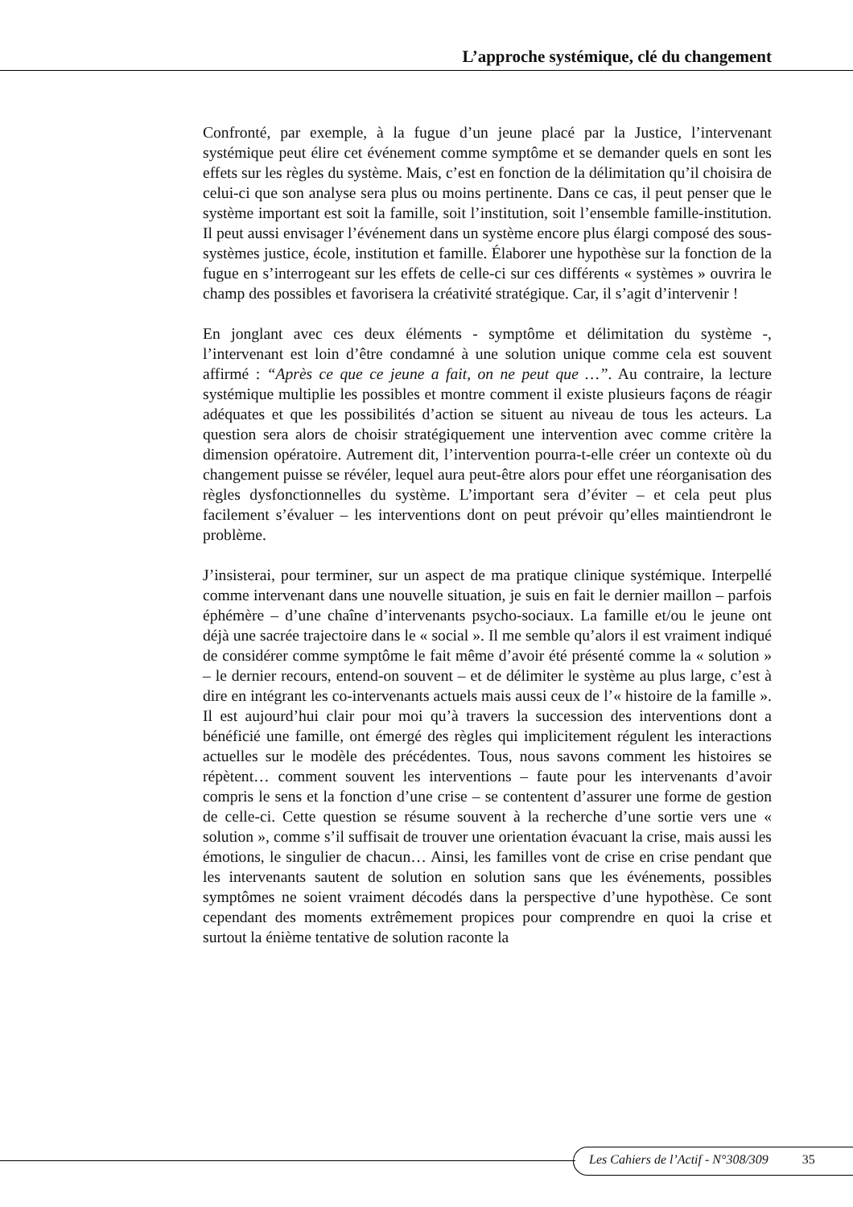L’approche systémique, clé du changement
Confronté, par exemple, à la fugue d’un jeune placé par la Justice, l’intervenant systémique peut élire cet événement comme symptôme et se demander quels en sont les effets sur les règles du système. Mais, c’est en fonction de la délimitation qu’il choisira de celui-ci que son analyse sera plus ou moins pertinente. Dans ce cas, il peut penser que le système important est soit la famille, soit l’institution, soit l’ensemble famille-institution. Il peut aussi envisager l’événement dans un système encore plus élargi composé des sous-systèmes justice, école, institution et famille. Élaborer une hypothèse sur la fonction de la fugue en s’interrogeant sur les effets de celle-ci sur ces différents « systèmes » ouvrira le champ des possibles et favorisera la créativité stratégique. Car, il s’agit d’intervenir !
En jonglant avec ces deux éléments - symptôme et délimitation du système -, l’intervenant est loin d’être condamné à une solution unique comme cela est souvent affirmé : “Après ce que ce jeune a fait, on ne peut que …”. Au contraire, la lecture systémique multiplie les possibles et montre comment il existe plusieurs façons de réagir adéquates et que les possibilités d’action se situent au niveau de tous les acteurs. La question sera alors de choisir stratégiquement une intervention avec comme critère la dimension opératoire. Autrement dit, l’intervention pourra-t-elle créer un contexte où du changement puisse se révéler, lequel aura peut-être alors pour effet une réorganisation des règles dysfonctionnelles du système. L’important sera d’éviter – et cela peut plus facilement s’évaluer – les interventions dont on peut prévoir qu’elles maintiendront le problème.
J’insisterai, pour terminer, sur un aspect de ma pratique clinique systémique. Interpellé comme intervenant dans une nouvelle situation, je suis en fait le dernier maillon – parfois éphémère – d’une chaîne d’intervenants psycho-sociaux. La famille et/ou le jeune ont déjà une sacrée trajectoire dans le « social ». Il me semble qu’alors il est vraiment indiqué de considérer comme symptôme le fait même d’avoir été présenté comme la « solution » – le dernier recours, entend-on souvent – et de délimiter le système au plus large, c’est à dire en intégrant les co-intervenants actuels mais aussi ceux de l’« histoire de la famille ». Il est aujourd’hui clair pour moi qu’à travers la succession des interventions dont a bénéficié une famille, ont émergé des règles qui implicitement régulent les interactions actuelles sur le modèle des précédentes. Tous, nous savons comment les histoires se répètent… comment souvent les interventions – faute pour les intervenants d’avoir compris le sens et la fonction d’une crise – se contentent d’assurer une forme de gestion de celle-ci. Cette question se résume souvent à la recherche d’une sortie vers une « solution », comme s’il suffisait de trouver une orientation évacuant la crise, mais aussi les émotions, le singulier de chacun… Ainsi, les familles vont de crise en crise pendant que les intervenants sautent de solution en solution sans que les événements, possibles symptômes ne soient vraiment décodés dans la perspective d’une hypothèse. Ce sont cependant des moments extrêmement propices pour comprendre en quoi la crise et surtout la énième tentative de solution raconte la
Les Cahiers de l’Actif - N°308/309 35